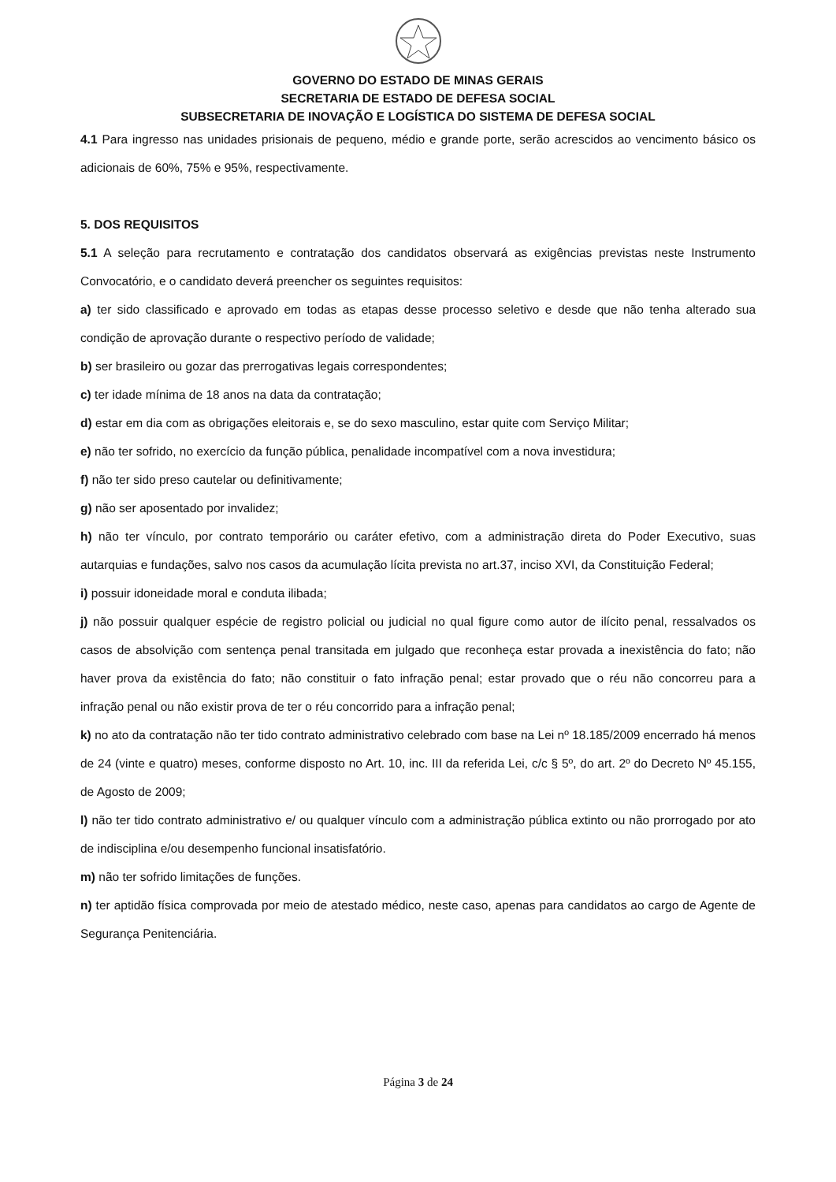GOVERNO DO ESTADO DE MINAS GERAIS
SECRETARIA DE ESTADO DE DEFESA SOCIAL
SUBSECRETARIA DE INOVAÇÃO E LOGÍSTICA DO SISTEMA DE DEFESA SOCIAL
4.1 Para ingresso nas unidades prisionais de pequeno, médio e grande porte, serão acrescidos ao vencimento básico os adicionais de 60%, 75% e 95%, respectivamente.
5. DOS REQUISITOS
5.1 A seleção para recrutamento e contratação dos candidatos observará as exigências previstas neste Instrumento Convocatório, e o candidato deverá preencher os seguintes requisitos:
a) ter sido classificado e aprovado em todas as etapas desse processo seletivo e desde que não tenha alterado sua condição de aprovação durante o respectivo período de validade;
b) ser brasileiro ou gozar das prerrogativas legais correspondentes;
c) ter idade mínima de 18 anos na data da contratação;
d) estar em dia com as obrigações eleitorais e, se do sexo masculino, estar quite com Serviço Militar;
e) não ter sofrido, no exercício da função pública, penalidade incompatível com a nova investidura;
f) não ter sido preso cautelar ou definitivamente;
g) não ser aposentado por invalidez;
h) não ter vínculo, por contrato temporário ou caráter efetivo, com a administração direta do Poder Executivo, suas autarquias e fundações, salvo nos casos da acumulação lícita prevista no art.37, inciso XVI, da Constituição Federal;
i) possuir idoneidade moral e conduta ilibada;
j) não possuir qualquer espécie de registro policial ou judicial no qual figure como autor de ilícito penal, ressalvados os casos de absolvição com sentença penal transitada em julgado que reconheça estar provada a inexistência do fato; não haver prova da existência do fato; não constituir o fato infração penal; estar provado que o réu não concorreu para a infração penal ou não existir prova de ter o réu concorrido para a infração penal;
k) no ato da contratação não ter tido contrato administrativo celebrado com base na Lei nº 18.185/2009 encerrado há menos de 24 (vinte e quatro) meses, conforme disposto no Art. 10, inc. III da referida Lei, c/c § 5º, do art. 2º do Decreto Nº 45.155, de Agosto de 2009;
l) não ter tido contrato administrativo e/ ou qualquer vínculo com a administração pública extinto ou não prorrogado por ato de indisciplina e/ou desempenho funcional insatisfatório.
m) não ter sofrido limitações de funções.
n) ter aptidão física comprovada por meio de atestado médico, neste caso, apenas para candidatos ao cargo de Agente de Segurança Penitenciária.
Página 3 de 24